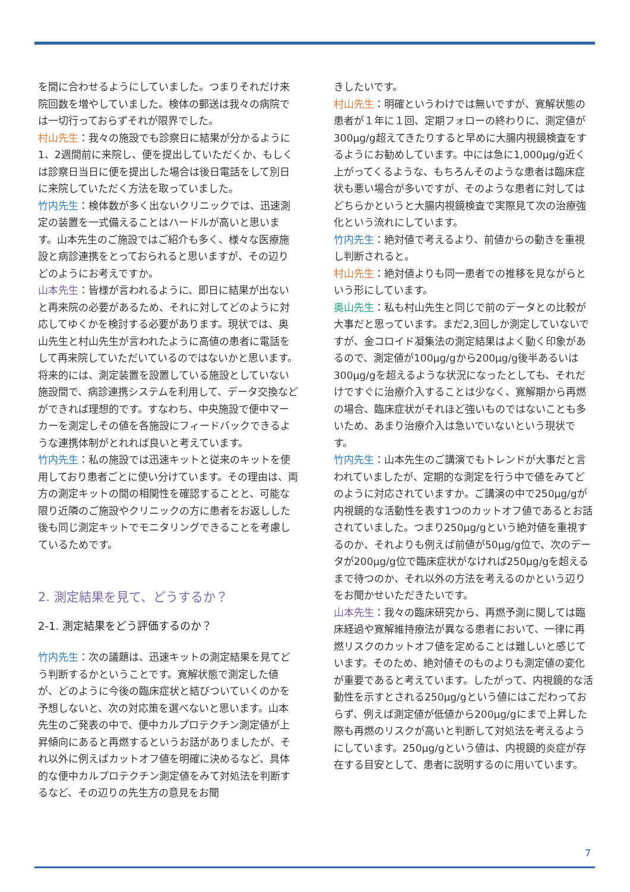を間に合わせるようにしていました。つまりそれだけ来院回数を増やしていました。検体の郵送は我々の病院では一切行っておらずそれが限界でした。
村山先生：我々の施設でも診察日に結果が分かるように1、2週間前に来院し、便を提出していただくか、もしくは診察日当日に便を提出した場合は後日電話をして別日に来院していただく方法を取っていました。
竹内先生：検体数が多く出ないクリニックでは、迅速測定の装置を一式備えることはハードルが高いと思います。山本先生のご施設ではご紹介も多く、様々な医療施設と病診連携をとっておられると思いますが、その辺りどのようにお考えですか。
山本先生：皆様が言われるように、即日に結果が出ないと再来院の必要があるため、それに対してどのように対応してゆくかを検討する必要があります。現状では、奥山先生と村山先生が言われたように高値の患者に電話をして再来院していただいているのではないかと思います。将来的には、測定装置を設置している施設としていない施設間で、病診連携システムを利用して、データ交換などができれば理想的です。すなわち、中央施設で便中マーカーを測定しその値を各施設にフィードバックできるような連携体制がとれれば良いと考えています。
竹内先生：私の施設では迅速キットと従来のキットを使用しており患者ごとに使い分けています。その理由は、両方の測定キットの間の相関性を確認することと、可能な限り近隣のご施設やクリニックの方に患者をお返しした後も同じ測定キットでモニタリングできることを考慮しているためです。
2. 測定結果を見て、どうするか？
2-1. 測定結果をどう評価するのか？
竹内先生：次の議題は、迅速キットの測定結果を見てどう判断するかということです。寛解状態で測定した値が、どのように今後の臨床症状と結びついていくのかを予想しないと、次の対応策を選べないと思います。山本先生のご発表の中で、便中カルプロテクチン測定値が上昇傾向にあると再燃するというお話がありましたが、それ以外に例えばカットオフ値を明確に決めるなど、具体的な便中カルプロテクチン測定値をみて対処法を判断するなど、その辺りの先生方の意見をお聞
きしたいです。
村山先生：明確というわけでは無いですが、寛解状態の患者が１年に１回、定期フォローの終わりに、測定値が300μg/g超えてきたりすると早めに大腸内視鏡検査をするようにお勧めしています。中には急に1,000μg/g近く上がってくるような、もちろんそのような患者は臨床症状も悪い場合が多いですが、そのような患者に対してはどちらかというと大腸内視鏡検査で実際見て次の治療強化という流れにしています。
竹内先生：絶対値で考えるより、前値からの動きを重視し判断されると。
村山先生：絶対値よりも同一患者での推移を見ながらという形にしています。
奥山先生：私も村山先生と同じで前のデータとの比較が大事だと思っています。まだ2,3回しか測定していないですが、金コロイド凝集法の測定結果はよく動く印象があるので、測定値が100μg/gから200μg/g後半あるいは300μg/gを超えるような状況になったとしても、それだけですぐに治療介入することは少なく、寛解期から再燃の場合、臨床症状がそれほど強いものではないことも多いため、あまり治療介入は急いでいないという現状です。
竹内先生：山本先生のご講演でもトレンドが大事だと言われていましたが、定期的な測定を行う中で値をみてどのように対応されていますか。ご講演の中で250μg/gが内視鏡的な活動性を表す1つのカットオフ値であるとお話されていました。つまり250μg/gという絶対値を重視するのか、それよりも例えば前値が50μg/g位で、次のデータが200μg/g位で臨床症状がなければ250μg/gを超えるまで待つのか、それ以外の方法を考えるのかという辺りをお聞かせいただきたいです。
山本先生：我々の臨床研究から、再燃予測に関しては臨床経過や寛解維持療法が異なる患者において、一律に再燃リスクのカットオフ値を定めることは難しいと感じています。そのため、絶対値そのものよりも測定値の変化が重要であると考えています。したがって、内視鏡的な活動性を示すとされる250μg/gという値にはこだわっておらず、例えば測定値が低値から200μg/gにまで上昇した際も再燃のリスクが高いと判断して対処法を考えるようにしています。250μg/gという値は、内視鏡的炎症が存在する目安として、患者に説明するのに用いています。
7